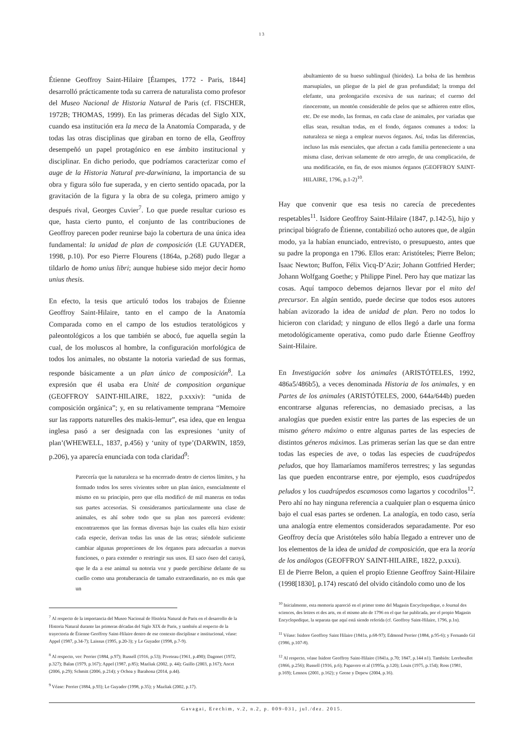13
Étienne Geoffroy Saint-Hilaire [Étampes, 1772 - Paris, 1844] desarrolló prácticamente toda su carrera de naturalista como profesor del Museo Nacional de Historia Natural de Paris (cf. FISCHER, 1972B; THOMAS, 1999). En las primeras décadas del Siglo XIX, cuando esa institución era la meca de la Anatomía Comparada, y de todas las otras disciplinas que giraban en torno de ella, Geoffroy desempeñó un papel protagónico en ese ámbito institucional y disciplinar. En dicho periodo, que podríamos caracterizar como el auge de la Historia Natural pre-darwiniana, la importancia de su obra y figura sólo fue superada, y en cierto sentido opacada, por la gravitación de la figura y la obra de su colega, primero amigo y después rival, Georges Cuvier<sup>7</sup>. Lo que puede resultar curioso es que, hasta cierto punto, el conjunto de las contribuciones de Geoffroy parecen poder reunirse bajo la cobertura de una única idea fundamental: la unidad de plan de composición (LE GUYADER, 1998, p.10). Por eso Pierre Flourens (1864a, p.268) pudo llegar a tildarlo de homo unius libri; aunque hubiese sido mejor decir homo unius thesis.
En efecto, la tesis que articuló todos los trabajos de Étienne Geoffroy Saint-Hilaire, tanto en el campo de la Anatomía Comparada como en el campo de los estudios teratológicos y paleontológicos a los que también se abocó, fue aquella según la cual, de los moluscos al hombre, la configuración morfológica de todos los animales, no obstante la notoria variedad de sus formas, responde básicamente a un plan único de composición<sup>8</sup>. La expresión que él usaba era Unité de composition organique (GEOFFROY SAINT-HILAIRE, 1822, p.xxxiv): “unida de composición orgánica”; y, en su relativamente temprana “Memoire sur las rapports naturelles des makis-lemur”, esa idea, que en lengua inglesa pasó a ser designada con las expresiones ‘unity of plan’(WHEWELL, 1837, p.456) y ‘unity of type’(DARWIN, 1859, p.206), ya aparecía enunciada con toda claridad<sup>9</sup>:
Parecería que la naturaleza se ha encerrado dentro de ciertos límites, y ha formado todos los seres vivientes sobre un plan único, esencialmente el mismo en su principio, pero que ella modificó de mil maneras en todas sus partes accesorias. Si consideramos particularmente una clase de animales, es ahí sobre todo que su plan nos parecerá evidente: encontraremos que las formas diversas bajo las cuales ella hizo existir cada especie, derivan todas las unas de las otras; siéndole suficiente cambiar algunas proporciones de los órganos para adecuarlas a nuevas funciones, o para extender o restringir sus usos. El saco óseo del carayá, que le da a ese animal su notoria voz y puede percibirse delante de su cuello como una protuberancia de tamaño extraordinario, no es más que un
<sup>7</sup> Al respecto de la importancia del Museo Nacional de História Natural de Paris en el desarrollo de la Historia Natural durante las primeras décadas del Siglo XIX de Paris, y también al respecto de la trayectoria de Étienne Geoffroy Saint-Hilaire dentro de ese contexto disciplinar e institucional, véase: Appel (1987, p.34-7); Laissus (1995, p.20-3); y Le Guyader (1998, p.7-9).
<sup>8</sup> Al respecto, ver: Perrier (1884, p.97); Russell (1916, p.53); Piveteau (1961, p.490); Dagonet (1972, p.327); Balan (1979, p.167); Appel (1987, p.85); Mazliak (2002, p. 44); Guillo (2003, p.167); Ancet (2006, p.29); Schmitt (2006, p.214); y Ochoa y Barahona (2014, p.44).
<sup>9</sup> Véase: Perrier (1884, p.93); Le Guyader (1998, p.35); y Mazliak (2002, p.17).
abultamiento de su hueso sublingual (hioides). La bolsa de las hembras marsupiales, un pliegue de la piel de gran profundidad; la trompa del elefante, una prolongación excesiva de sus narinas; el cuerno del rinoceronte, un montón considerable de pelos que se adhieren entre ellos, etc. De ese modo, las formas, en cada clase de animales, por variadas que ellas sean, resultan todas, en el fondo, órganos comunes a todos: la naturaleza se niega a emplear nuevos órganos. Así, todas las diferencias, incluso las más esenciales, que afectan a cada familia perteneciente a una misma clase, derivan solamente de otro arreglo, de una complicación, de una modificación, en fin, de esos mismos órganos (GEOFFROY SAINT-HILAIRE, 1796, p.1-2)<sup>10</sup>.
Hay que convenir que esa tesis no carecía de precedentes respetables<sup>11</sup>. Isidore Geoffroy Saint-Hilaire (1847, p.142-5), hijo y principal biógrafo de Étienne, contabilizó ocho autores que, de algún modo, ya la habían enunciado, entrevisto, o presupuesto, antes que su padre la proponga en 1796. Ellos eran: Aristóteles; Pierre Belon; Isaac Newton; Buffon, Félix Vicq-D’Azir; Johann Gottfried Herder; Johann Wolfgang Goethe; y Philippe Pinel. Pero hay que matizar las cosas. Aquí tampoco debemos dejarnos llevar por el mito del precursor. En algún sentido, puede decirse que todos esos autores habían avizorado la idea de unidad de plan. Pero no todos lo hicieron con claridad; y ninguno de ellos llegó a darle una forma metodológicamente operativa, como pudo darle Étienne Geoffroy Saint-Hilaire.
En Investigación sobre los animales (ARISTÓTELES, 1992, 486a5/486b5), a veces denominada Historia de los animales, y en Partes de los animales (ARISTÓTELES, 2000, 644a/644b) pueden encontrarse algunas referencias, no demasiado precisas, a las analogías que pueden existir entre las partes de las especies de un mismo género máximo o entre algunas partes de las especies de distintos géneros máximos. Las primeras serían las que se dan entre todas las especies de ave, o todas las especies de cuadrúpedos peludos, que hoy llamaríamos mamíferos terrestres; y las segundas las que pueden encontrarse entre, por ejemplo, esos cuadrúpedos peludos y los cuadrúpedos escamosos como lagartos y cocodrilos<sup>12</sup>. Pero ahí no hay ninguna referencia a cualquier plan o esquema único bajo el cual esas partes se ordenen. La analogía, en todo caso, sería una analogía entre elementos considerados separadamente. Por eso Geoffroy decía que Aristóteles sólo había llegado a entrever uno de los elementos de la idea de unidad de composición, que era la teoría de los análogos (GEOFFROY SAINT-HILAIRE, 1822, p.xxxi).
El de Pierre Belon, a quien el propio Etienne Geoffroy Saint-Hilaire (1998[1830], p.174) rescató del olvido citándolo como uno de los
<sup>10</sup> Inicialmente, esta memoria apareció en el primer tomo del Magasin Encyclopedique, o Journal des sciences, des lettres et des arts, en el mismo año de 1796 en el que fue publicada, por el propio Magasin Encyclopedique, la separata que aquí está siendo referida (cf. Geoffroy Saint-Hilaire, 1796, p.1n).
<sup>11</sup> Véase: Isidore Geoffroy Saint Hilaire (1841a, p.68-97); Edmond Perrier (1884, p.95-6); y Fernando Gil (1986, p.107-8).
<sup>12</sup> Al respecto, véase Isidore Geoffroy Saint-Hilaire (1841a, p.70; 1847, p.144 n1). También: Lereboullet (1866, p.256); Russell (1916, p.6); Papavero et al (1995a, p.120); Louis (1975, p.154); Ross (1981, p.169); Lennox (2001, p.162); y Grene y Depew (2004, p.16).
Gavagai, Erechim, v.2, n.2, p. 009-031, jul./dez. 2015.